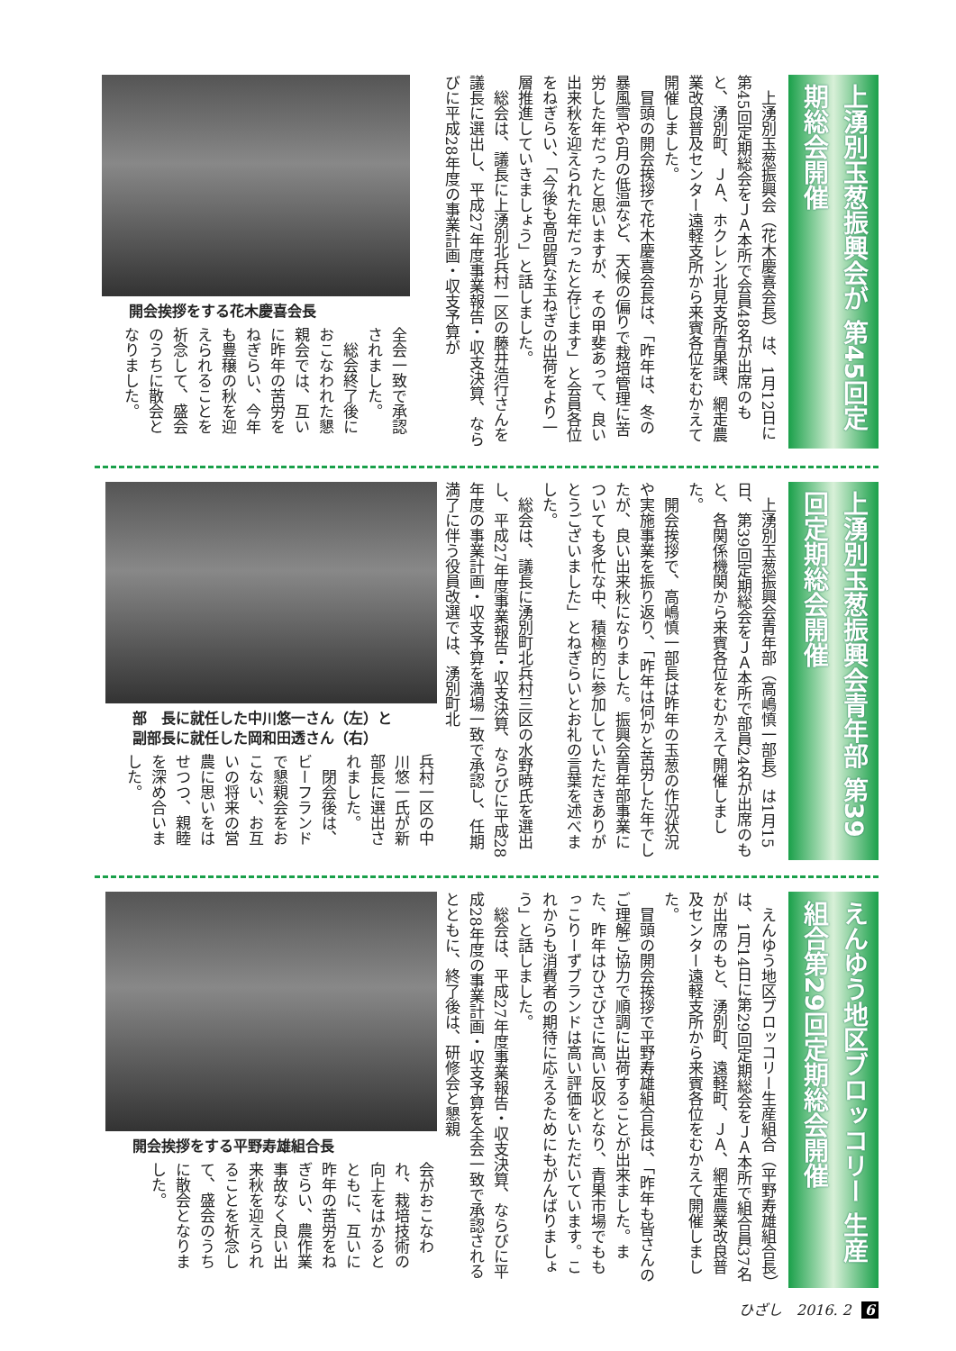上湧別玉葱振興会が 第45回定期総会開催
　上湧別玉葱振興会（花木慶喜会長）は、1月12日に第45回定期総会をＪＡ本所で会員48名が出席のもと、湧別町、ＪＡ、ホクレン北見支所青果課、網走農業改良普及センター遠軽支所から来賓各位をむかえて開催しました。
　冒頭の開会挨拶で花木慶喜会長は、「昨年は、冬の暴風雪や6月の低温など、天候の偏りで栽培管理に苦労した年だったと思いますが、その甲斐あって、良い出来秋を迎えられた年だったと存じます」と会員各位をねぎらい、「今後も高品質な玉ねぎの出荷をより一層推進していきましょう」と話しました。
　総会は、議長に上湧別北兵村一区の藤井浩行さんを議長に選出し、平成27年度事業報告・収支決算、ならびに平成28年度の事業計画・収支予算が
開会挨拶をする花木慶喜会長
全会一致で承認されました。
　総会終了後におこなわれた懇親会では、互いに昨年の苦労をねぎらい、今年も豊穣の秋を迎えられることを祈念して、盛会のうちに散会となりました。
上湧別玉葱振興会青年部 第39回定期総会開催
　上湧別玉葱振興会青年部（高嶋慎一部長）は1月15日、第39回定期総会をＪＡ本所で部員24名が出席のもと、各関係機関から来賓各位をむかえて開催しました。
　開会挨拶で、高嶋慎一部長は昨年の玉葱の作況状況や実施事業を振り返り、「昨年は何かと苦労した年でしたが、良い出来秋になりました。振興会青年部事業についても多忙な中、積極的に参加していただきありがとうございました」とねぎらいとお礼の言葉を述べました。
　総会は、議長に湧別町北兵村三区の水野暁氏を選出し、平成27年度事業報告・収支決算、ならびに平成28年度の事業計画・収支予算を満場一致で承認し、任期満了に伴う役員改選では、湧別町北
部　長に就任した中川悠一さん（左）と
副部長に就任した岡和田透さん（右）
兵村一区の中川悠一氏が新部長に選出されました。
　閉会後は、ビーフランドで懇親会をおこない、お互いの将来の営農に思いをはせつつ、親睦を深め合いました。
えんゆう地区ブロッコリー 生産組合第29回定期総会開催
　えんゆう地区ブロッコリー生産組合（平野寿雄組合長）は、1月14日に第29回定期総会をＪＡ本所で組合員37名が出席のもと、湧別町、遠軽町、ＪＡ、網走農業改良普及センター遠軽支所から来賓各位をむかえて開催しました。
　冒頭の開会挨拶で平野寿雄組合長は、「昨年も皆さんのご理解ご協力で順調に出荷することが出来ました。また、昨年はひさびさに高い反収となり、青果市場でももっこりーずブランドは高い評価をいただいています。これからも消費者の期待に応えるためにもがんばりましょう」と話しました。
　総会は、平成27年度事業報告・収支決算、ならびに平成28年度の事業計画・収支予算を全会一致で承認されるとともに、終了後は、研修会と懇親
開会挨拶をする平野寿雄組合長
会がおこなわれ、栽培技術の向上をはかるとともに、互いに昨年の苦労をねぎらい、農作業事故なく良い出来秋を迎えられることを祈念して、盛会のうちに散会となりました。
ひざし　2016. 2 6